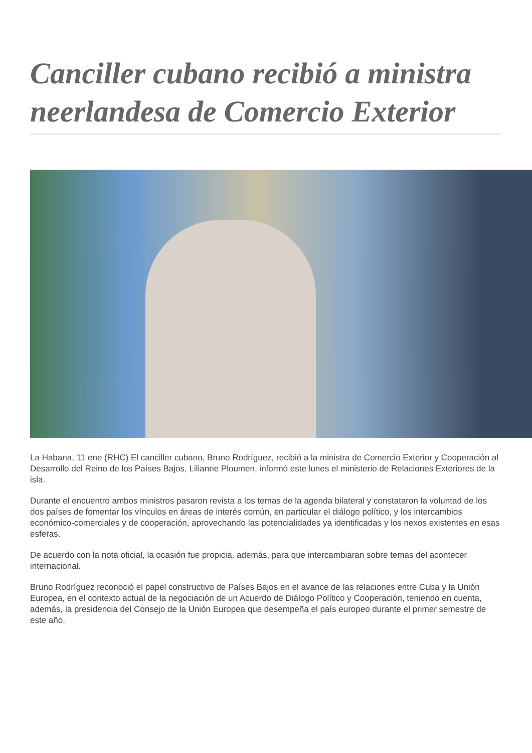Canciller cubano recibió a ministra neerlandesa de Comercio Exterior
La Habana, 11 ene (RHC) El canciller cubano, Bruno Rodríguez, recibió a la ministra de Comercio Exterior y Cooperación al Desarrollo del Reino de los Países Bajos, Lilianne Ploumen, informó este lunes el ministerio de Relaciones Exteriores de la isla.
Durante el encuentro ambos ministros pasaron revista a los temas de la agenda bilateral y constataron la voluntad de los dos países de fomentar los vínculos en áreas de interés común, en particular el diálogo político, y los intercambios económico-comerciales y de cooperación, aprovechando las potencialidades ya identificadas y los nexos existentes en esas esferas.
De acuerdo con la nota oficial, la ocasión fue propicia, además, para que intercambiaran sobre temas del acontecer internacional.
Bruno Rodríguez reconoció el papel constructivo de Países Bajos en el avance de las relaciones entre Cuba y la Unión Europea, en el contexto actual de la negociación de un Acuerdo de Diálogo Político y Cooperación, teniendo en cuenta, además, la presidencia del Consejo de la Unión Europea que desempeña el país europeo durante el primer semestre de este año.